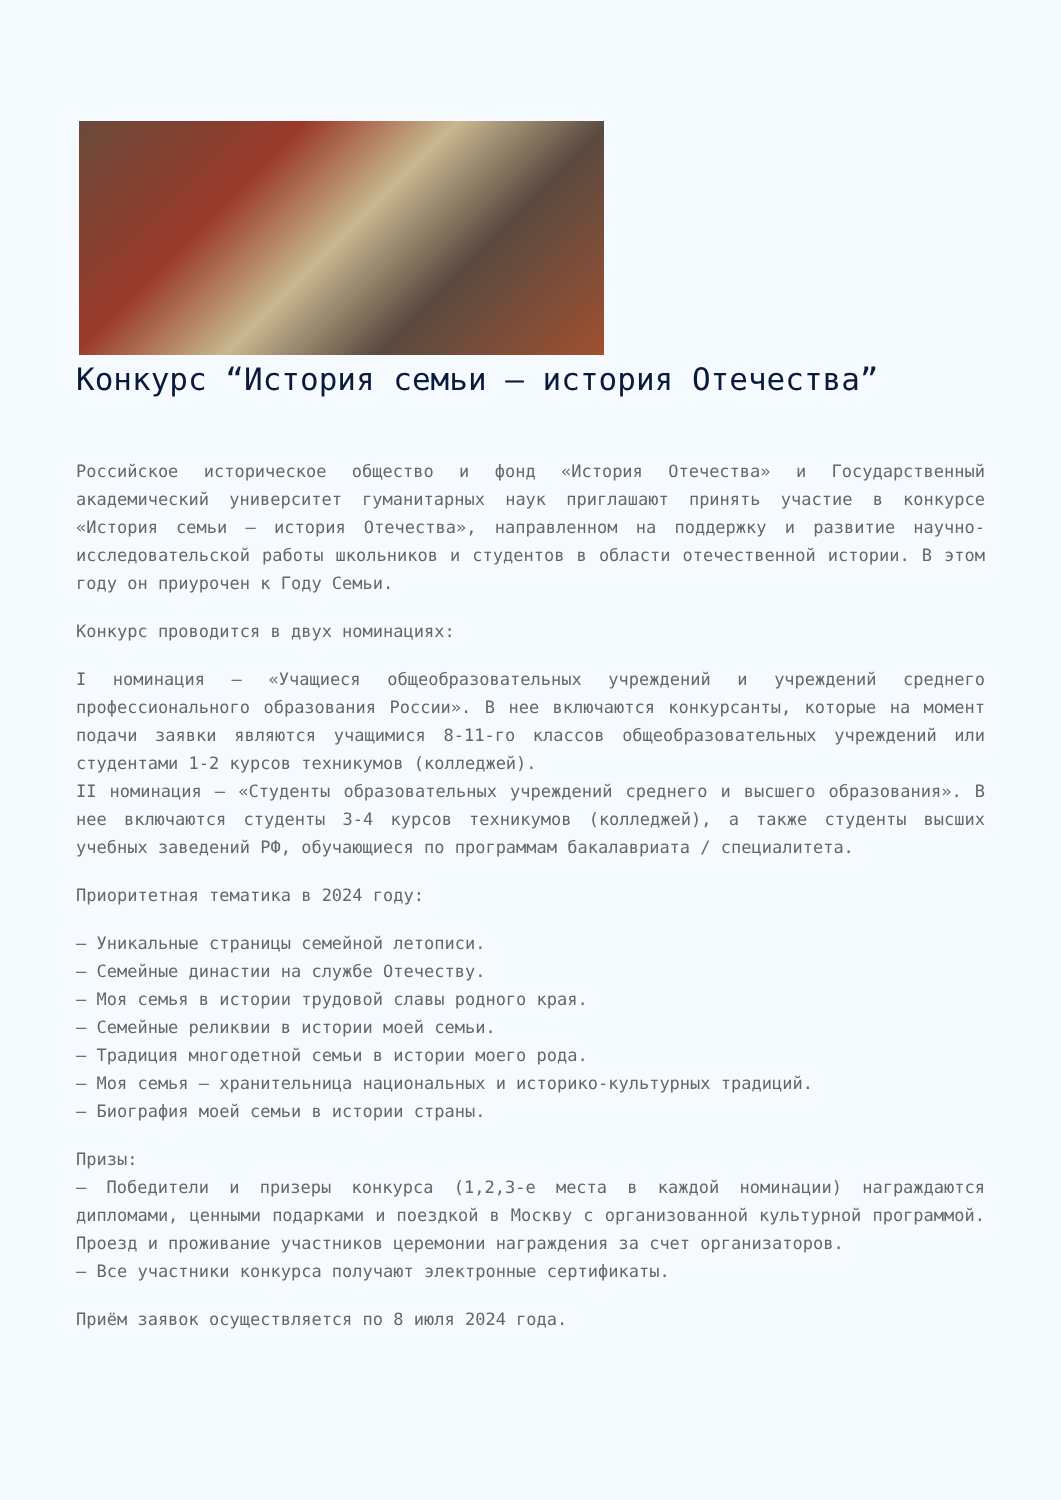Конкурс “История семьи – история Отечества”
Российское историческое общество и фонд «История Отечества» и Государственный академический университет гуманитарных наук приглашают принять участие в конкурсе «История семьи – история Отечества», направленном на поддержку и развитие научно-исследовательской работы школьников и студентов в области отечественной истории. В этом году он приурочен к Году Семьи.
Конкурс проводится в двух номинациях:
I номинация – «Учащиеся общеобразовательных учреждений и учреждений среднего профессионального образования России». В нее включаются конкурсанты, которые на момент подачи заявки являются учащимися 8-11-го классов общеобразовательных учреждений или студентами 1-2 курсов техникумов (колледжей).
II номинация – «Студенты образовательных учреждений среднего и высшего образования». В нее включаются студенты 3-4 курсов техникумов (колледжей), а также студенты высших учебных заведений РФ, обучающиеся по программам бакалавриата / специалитета.
Приоритетная тематика в 2024 году:
– Уникальные страницы семейной летописи.
– Семейные династии на службе Отечеству.
– Моя семья в истории трудовой славы родного края.
– Семейные реликвии в истории моей семьи.
– Традиция многодетной семьи в истории моего рода.
– Моя семья – хранительница национальных и историко-культурных традиций.
– Биография моей семьи в истории страны.
Призы:
– Победители и призеры конкурса (1,2,3-е места в каждой номинации) награждаются дипломами, ценными подарками и поездкой в Москву с организованной культурной программой. Проезд и проживание участников церемонии награждения за счет организаторов.
– Все участники конкурса получают электронные сертификаты.
Приём заявок осуществляется по 8 июля 2024 года.